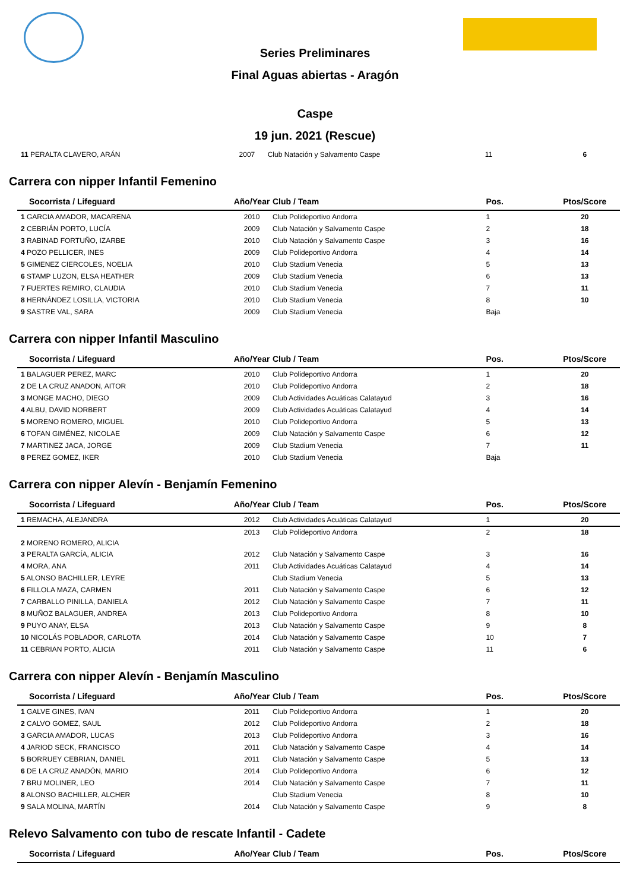Series Preliminares
Final Aguas abiertas - Aragón
Caspe
19 jun. 2021 (Rescue)
| 11 PERALTA CLAVERO, ARÁN | 2007 | Club Natación y Salvamento Caspe | 11 | 6 |
Carrera con nipper Infantil Femenino
| Socorrista / Lifeguard | Año/Year | Club / Team | Pos. | Ptos/Score |
| --- | --- | --- | --- | --- |
| 1 GARCIA AMADOR, MACARENA | 2010 | Club Polideportivo Andorra | 1 | 20 |
| 2 CEBRIÁN PORTO, LUCÍA | 2009 | Club Natación y Salvamento Caspe | 2 | 18 |
| 3 RABINAD FORTUÑO, IZARBE | 2010 | Club Natación y Salvamento Caspe | 3 | 16 |
| 4 POZO PELLICER, INES | 2009 | Club Polideportivo Andorra | 4 | 14 |
| 5 GIMENEZ CIERCOLES, NOELIA | 2010 | Club Stadium Venecia | 5 | 13 |
| 6 STAMP LUZON, ELSA HEATHER | 2009 | Club Stadium Venecia | 6 | 13 |
| 7 FUERTES REMIRO, CLAUDIA | 2010 | Club Stadium Venecia | 7 | 11 |
| 8 HERNÁNDEZ LOSILLA, VICTORIA | 2010 | Club Stadium Venecia | 8 | 10 |
| 9 SASTRE VAL, SARA | 2009 | Club Stadium Venecia | Baja | |
Carrera con nipper Infantil Masculino
| Socorrista / Lifeguard | Año/Year | Club / Team | Pos. | Ptos/Score |
| --- | --- | --- | --- | --- |
| 1 BALAGUER PEREZ, MARC | 2010 | Club Polideportivo Andorra | 1 | 20 |
| 2 DE LA CRUZ ANADON, AITOR | 2010 | Club Polideportivo Andorra | 2 | 18 |
| 3 MONGE MACHO, DIEGO | 2009 | Club Actividades Acuáticas Calatayud | 3 | 16 |
| 4 ALBU, DAVID NORBERT | 2009 | Club Actividades Acuáticas Calatayud | 4 | 14 |
| 5 MORENO ROMERO, MIGUEL | 2010 | Club Polideportivo Andorra | 5 | 13 |
| 6 TOFAN GIMÉNEZ, NICOLAE | 2009 | Club Natación y Salvamento Caspe | 6 | 12 |
| 7 MARTINEZ JACA, JORGE | 2009 | Club Stadium Venecia | 7 | 11 |
| 8 PEREZ GOMEZ, IKER | 2010 | Club Stadium Venecia | Baja | |
Carrera con nipper Alevín - Benjamín Femenino
| Socorrista / Lifeguard | Año/Year | Club / Team | Pos. | Ptos/Score |
| --- | --- | --- | --- | --- |
| 1 REMACHA, ALEJANDRA | 2012 | Club Actividades Acuáticas Calatayud | 1 | 20 |
| 2 MORENO ROMERO, ALICIA | 2013 | Club Polideportivo Andorra | 2 | 18 |
| 3 PERALTA GARCÍA, ALICIA | 2012 | Club Natación y Salvamento Caspe | 3 | 16 |
| 4 MORA, ANA | 2011 | Club Actividades Acuáticas Calatayud | 4 | 14 |
| 5 ALONSO BACHILLER, LEYRE | | Club Stadium Venecia | 5 | 13 |
| 6 FILLOLA MAZA, CARMEN | 2011 | Club Natación y Salvamento Caspe | 6 | 12 |
| 7 CARBALLO PINILLA, DANIELA | 2012 | Club Natación y Salvamento Caspe | 7 | 11 |
| 8 MUÑOZ BALAGUER, ANDREA | 2013 | Club Polideportivo Andorra | 8 | 10 |
| 9 PUYO ANAY, ELSA | 2013 | Club Natación y Salvamento Caspe | 9 | 8 |
| 10 NICOLÁS POBLADOR, CARLOTA | 2014 | Club Natación y Salvamento Caspe | 10 | 7 |
| 11 CEBRIAN PORTO, ALICIA | 2011 | Club Natación y Salvamento Caspe | 11 | 6 |
Carrera con nipper Alevín - Benjamín Masculino
| Socorrista / Lifeguard | Año/Year | Club / Team | Pos. | Ptos/Score |
| --- | --- | --- | --- | --- |
| 1 GALVE GINES, IVAN | 2011 | Club Polideportivo Andorra | 1 | 20 |
| 2 CALVO GOMEZ, SAUL | 2012 | Club Polideportivo Andorra | 2 | 18 |
| 3 GARCIA AMADOR, LUCAS | 2013 | Club Polideportivo Andorra | 3 | 16 |
| 4 JARIOD SECK, FRANCISCO | 2011 | Club Natación y Salvamento Caspe | 4 | 14 |
| 5 BORRUEY CEBRIAN, DANIEL | 2011 | Club Natación y Salvamento Caspe | 5 | 13 |
| 6 DE LA CRUZ ANADÓN, MARIO | 2014 | Club Polideportivo Andorra | 6 | 12 |
| 7 BRU MOLINER, LEO | 2014 | Club Natación y Salvamento Caspe | 7 | 11 |
| 8 ALONSO BACHILLER, ALCHER | | Club Stadium Venecia | 8 | 10 |
| 9 SALA MOLINA, MARTÍN | 2014 | Club Natación y Salvamento Caspe | 9 | 8 |
Relevo Salvamento con tubo de rescate Infantil - Cadete
| Socorrista / Lifeguard | Año/Year | Club / Team | Pos. | Ptos/Score |
| --- | --- | --- | --- | --- |